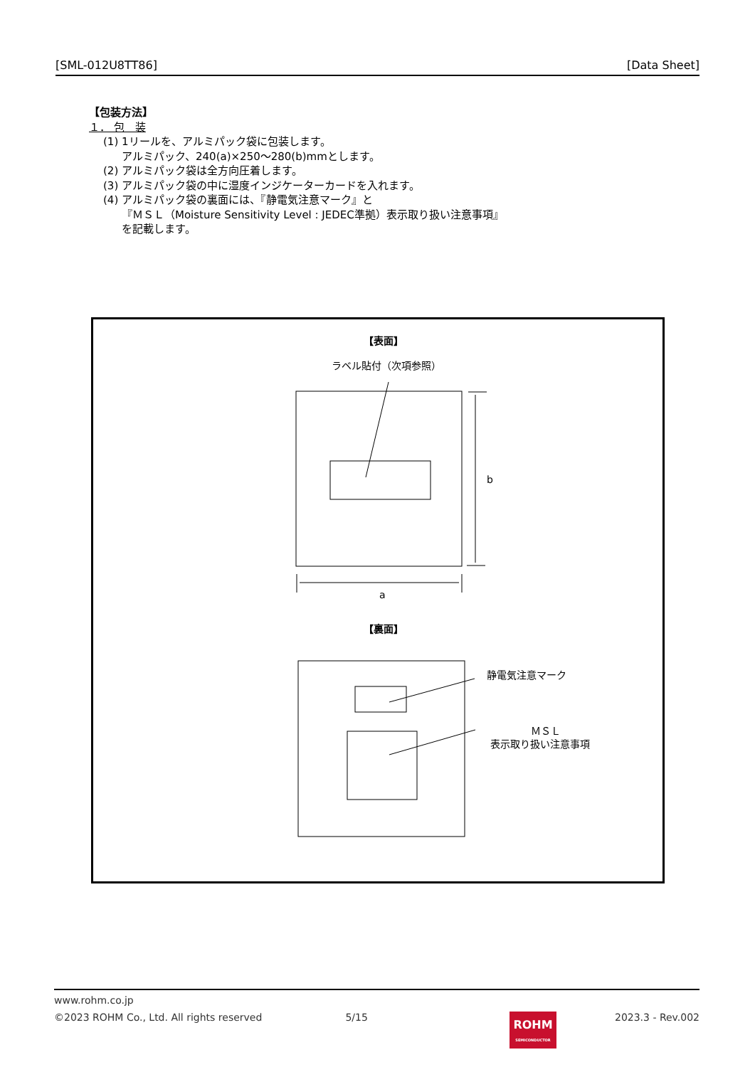[SML-012U8TT86] [Data Sheet]
【包装方法】
１． 包　装
(1) 1リールを、アルミパック袋に包装します。
アルミパック、240(a)×250～280(b)mmとします。
(2) アルミパック袋は全方向圧着します。
(3) アルミパック袋の中に湿度インジケーターカードを入れます。
(4) アルミパック袋の裏面には、『静電気注意マーク』と
『ＭＳＬ（Moisture Sensitivity Level : JEDEC準拠）表示取り扱い注意事項』
を記載します。
【表面】
ラベル貼付（次項参照）
b
a
【裏面】
静電気注意マーク
ＭＳＬ
表示取り扱い注意事項
www.rohm.co.jp
©2023 ROHM Co., Ltd. All rights reserved 5/15 2023.3 - Rev.002
ROHM
SEMICONDUCTOR